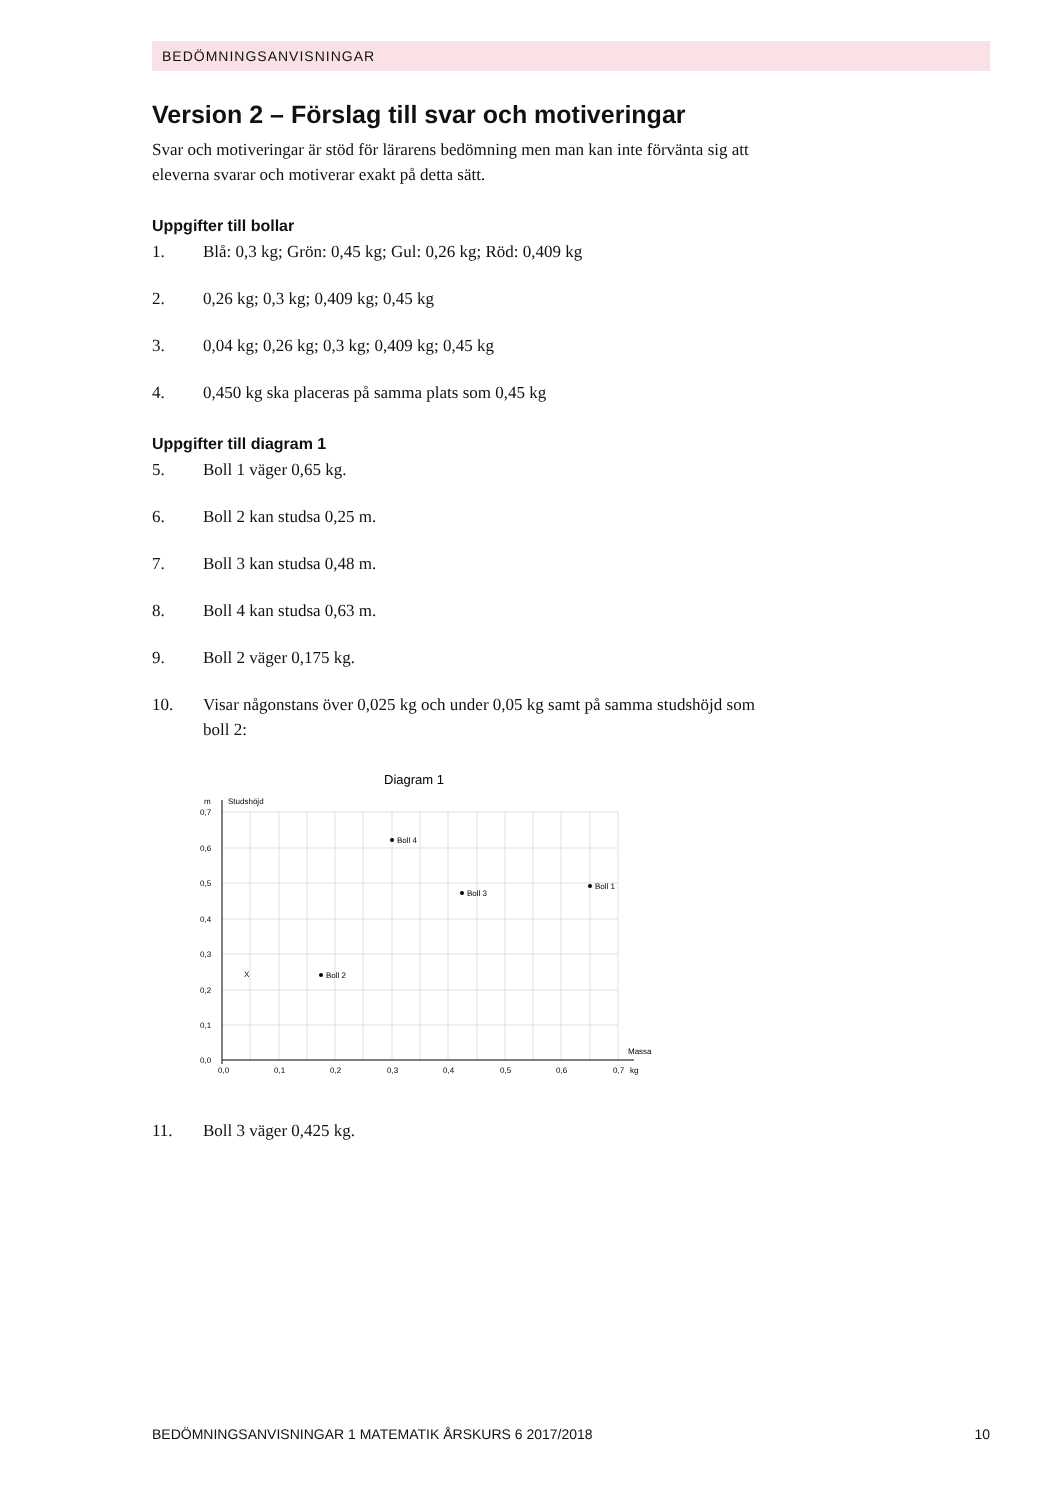BEDÖMNINGSANVISNINGAR
Version 2 – Förslag till svar och motiveringar
Svar och motiveringar är stöd för lärarens bedömning men man kan inte förvänta sig att eleverna svarar och motiverar exakt på detta sätt.
Uppgifter till bollar
1. Blå: 0,3 kg; Grön: 0,45 kg; Gul: 0,26 kg; Röd: 0,409 kg
2. 0,26 kg; 0,3 kg; 0,409 kg; 0,45 kg
3. 0,04 kg; 0,26 kg; 0,3 kg; 0,409 kg; 0,45 kg
4. 0,450 kg ska placeras på samma plats som 0,45 kg
Uppgifter till diagram 1
5. Boll 1 väger 0,65 kg.
6. Boll 2 kan studsa 0,25 m.
7. Boll 3 kan studsa 0,48 m.
8. Boll 4 kan studsa 0,63 m.
9. Boll 2 väger 0,175 kg.
10. Visar någonstans över 0,025 kg och under 0,05 kg samt på samma studs­höjd som boll 2:
Diagram 1
m
Studshöjd
0,7
0,6
0,5
0,4
0,3
0,2
0,1
0,0
0,0
0,1
0,2
0,3
0,4
0,5
0,6
0,7
kg
Massa
X
Boll 2
Boll 4
Boll 3
Boll 1
11. Boll 3 väger 0,425 kg.
BEDÖMNINGSANVISNINGAR 1 MATEMATIK ÅRSKURS 6 2017/2018 10